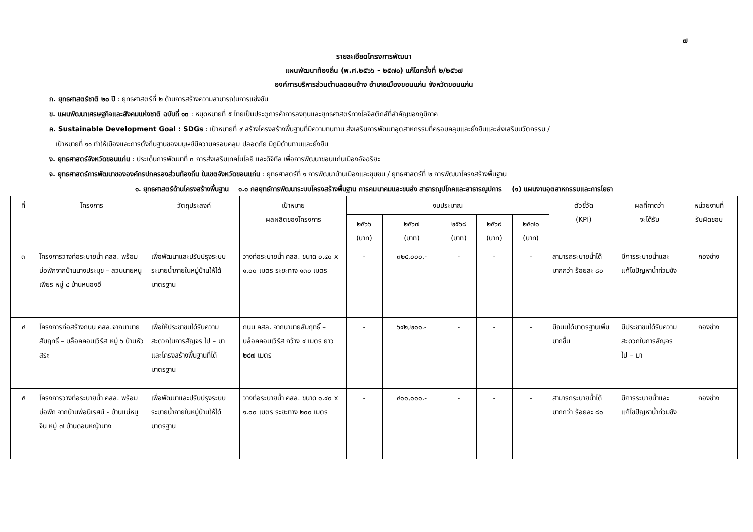๗
รายละเอียดโครงการพัฒนา
แผนพัฒนาท้องถิ่น (พ.ศ.๒๕๖๖ - ๒๕๗๐) แก้ไขครั้งที่ ๒/๒๕๖๗
องค์การบริหารส่วนตำบลดอนช้าง อำเภอเมืองขอนแก่น จังหวัดขอนแก่น
ก. ยุทธศาสตร์ชาติ ๒๐ ปี : ยุทธศาสตร์ที่ ๒ ด้านการสร้างความสามารถในการแข่งขัน
ข. แผนพัฒนาเศรษฐกิจและสังคมแห่งชาติ ฉบับที่ ๑๓ : หมุดหมายที่ ๕ ไทยเป็นประตูการค้าการลงทุนและยุทธศาสตร์ทางโลจิสติกส์ที่สำคัญของภูมิภาค
ค. Sustainable Development Goal : SDGs : เป้าหมายที่ ๙ สร้างโครงสร้างพื้นฐานที่มีความทนทาน ส่งเสริมการพัฒนาอุตสาหกรรมที่ครอบคลุมและยั่งยืนและส่งเสริมนวัตกรรม /
เป้าหมายที่ ๑๑ ทำให้เมืองและการตั้งถิ่นฐานของมนุษย์มีความครอบคลุม ปลอดภัย มีภูมิต้านทานและยั่งยืน
ง. ยุทธศาสตร์จังหวัดขอนแก่น : ประเด็นการพัฒนาที่ ๓ การส่งเสริมเทคโนโลยี และดิจิทัล เพื่อการพัฒนาขอนแก่นเมืองอัจฉริยะ
จ. ยุทธศาสตร์การพัฒนาขององค์กรปกครองส่วนท้องถิ่น ในเขตจังหวัดขอนแก่น : ยุทธศาสตร์ที่ ๑ การพัฒนาบ้านเมืองและชุมชน / ยุทธศาสตร์ที่ ๒ การพัฒนาโครงสร้างพื้นฐาน
๑. ยุทธศาสตร์ด้านโครงสร้างพื้นฐาน ๑.๑ กลยุทธ์การพัฒนาระบบโครงสร้างพื้นฐาน การคมนาคมและขนส่ง สาธารณูปโภคและสาธารณูปการ (๑) แผนงานอุตสาหกรรมและการโยธา
| ที่ | โครงการ | วัตถุประสงค์ | เป้าหมาย ผลผลิตของโครงการ | งบประมาณ | | | | | ตัวชี้วัด (KPI) | ผลที่คาดว่า จะได้รับ | หน่วยงานที่ รับผิดชอบ |
| --- | --- | --- | --- | --- | --- | --- | --- | --- | --- | --- | --- |
| | | | | ๒๕๖๖ (บาท) | ๒๕๖๗ (บาท) | ๒๕๖๘ (บาท) | ๒๕๖๙ (บาท) | ๒๕๗๐ (บาท) | | | |
| ๓ | โครงการวางท่อระบายน้ำ คสล. พร้อมบ่อพักจากบ้านนางประมุข – สวนนายหนูเพียร หมู่ ๔ บ้านหนองฮี | เพื่อพัฒนาและปรับปรุงระบบระบายน้ำภายในหมู่บ้านให้ได้มาตรฐาน | วางท่อระบายน้ำ คสล. ขนาด ๐.๔๐ x ๑.๐๐ เมตร ระยะทาง ๑๓๐ เมตร | - | ๓๒๕,๐๐๐.- | - | - | - | สามารถระบายน้ำได้มากกว่า ร้อยละ ๘๐ | มีการระบายน้ำและแก้ไขปัญหาน้ำท่วมขัง | กองช่าง |
| ๔ | โครงการก่อสร้างถนน คสล.จากนานายสัมฤทธิ์ – บล็อคคอนเวิร์ส หมู่ ๖ บ้านหัวสระ | เพื่อให้ประชาชนได้รับความสะดวกในการสัญจร ไป – มา และโครงสร้างพื้นฐานที่ได้มาตรฐาน | ถนน คสล. จากนานายสัมฤทธิ์ – บล็อคคอนเวิร์ส กว้าง ๔ เมตร ยาว ๒๔๗ เมตร | - | ๖๔๒,๒๐๐.- | - | - | - | มีถนนได้มาตรฐานเพิ่มมากขึ้น | มีประชาชนได้รับความสะดวกในการสัญจร ไป – มา | กองช่าง |
| ๕ | โครงการวางท่อระบายน้ำ คสล. พร้อมบ่อพัก จากบ้านพ่อนิเรศน์ - บ้านแม่หนูจีน หมู่ ๗ บ้านดอนหญ้านาง | เพื่อพัฒนาและปรับปรุงระบบระบายน้ำภายในหมู่บ้านให้ได้มาตรฐาน | วางท่อระบายน้ำ คสล. ขนาด ๐.๔๐ x ๑.๐๐ เมตร ระยะทาง ๒๐๐ เมตร | - | ๔๐๐,๐๐๐.- | - | - | - | สามารถระบายน้ำได้มากกว่า ร้อยละ ๘๐ | มีการระบายน้ำและแก้ไขปัญหาน้ำท่วมขัง | กองช่าง |